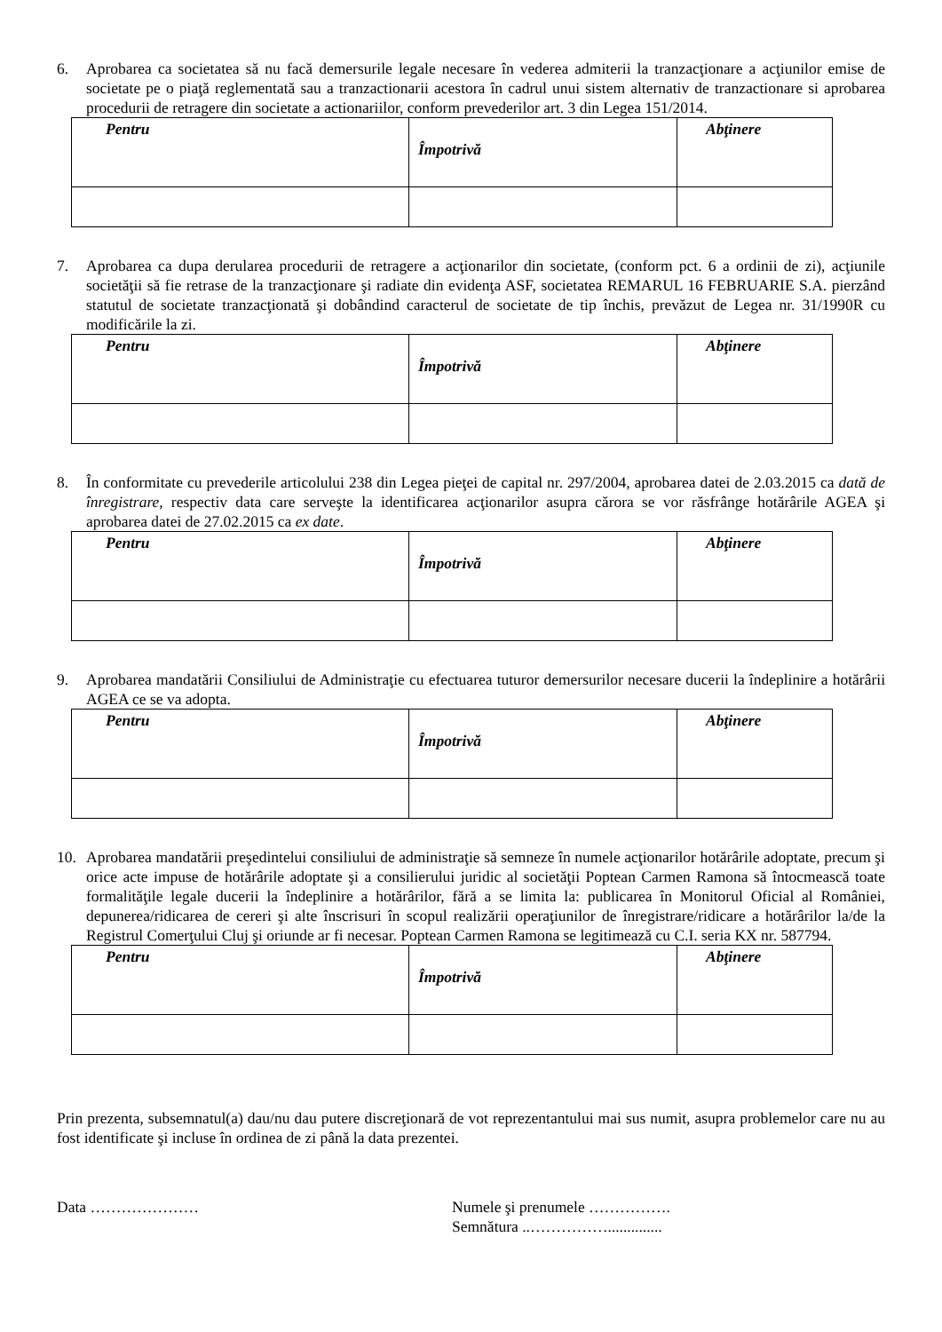6. Aprobarea ca societatea să nu facă demersurile legale necesare în vederea admiterii la tranzacţionare a acţiunilor emise de societate pe o piaţă reglementată sau a tranzactionarii acestora în cadrul unui sistem alternativ de tranzactionare si aprobarea procedurii de retragere din societate a actionariilor, conform prevederilor art. 3 din Legea 151/2014.
| Pentru | Împotrivă | Abţinere |
| --- | --- | --- |
7. Aprobarea ca dupa derularea procedurii de retragere a acţionarilor din societate, (conform pct. 6 a ordinii de zi), acţiunile societăţii să fie retrase de la tranzacţionare şi radiate din evidenţa ASF, societatea REMARUL 16 FEBRUARIE S.A. pierzând statutul de societate tranzacţionată şi dobândind caracterul de societate de tip închis, prevăzut de Legea nr. 31/1990R cu modificările la zi.
| Pentru | Împotrivă | Abţinere |
| --- | --- | --- |
8. În conformitate cu prevederile articolului 238 din Legea pieţei de capital nr. 297/2004, aprobarea datei de 2.03.2015 ca dată de înregistrare, respectiv data care serveşte la identificarea acţionarilor asupra cărora se vor răsfrânge hotărârile AGEA şi aprobarea datei de 27.02.2015 ca ex date.
| Pentru | Împotrivă | Abţinere |
| --- | --- | --- |
9. Aprobarea mandatării Consiliului de Administraţie cu efectuarea tuturor demersurilor necesare ducerii la îndeplinire a hotărârii AGEA ce se va adopta.
| Pentru | Împotrivă | Abţinere |
| --- | --- | --- |
10. Aprobarea mandatării preşedintelui consiliului de administraţie să semneze în numele acţionarilor hotărârile adoptate, precum şi orice acte impuse de hotărârile adoptate şi a consilierului juridic al societăţii Poptean Carmen Ramona să întocmească toate formalităţile legale ducerii la îndeplinire a hotărârilor, fără a se limita la: publicarea în Monitorul Oficial al României, depunerea/ridicarea de cereri şi alte înscrisuri în scopul realizării operaţiunilor de înregistrare/ridicare a hotărârilor la/de la Registrul Comerţului Cluj şi oriunde ar fi necesar. Poptean Carmen Ramona se legitimează cu C.I. seria KX nr. 587794.
| Pentru | Împotrivă | Abţinere |
| --- | --- | --- |
Prin prezenta, subsemnatul(a) dau/nu dau putere discreţionară de vot reprezentantului mai sus numit, asupra problemelor care nu au fost identificate şi incluse în ordinea de zi până la data prezentei.
Data ………………… Numele şi prenumele …………….
Semnătura ..……………..............